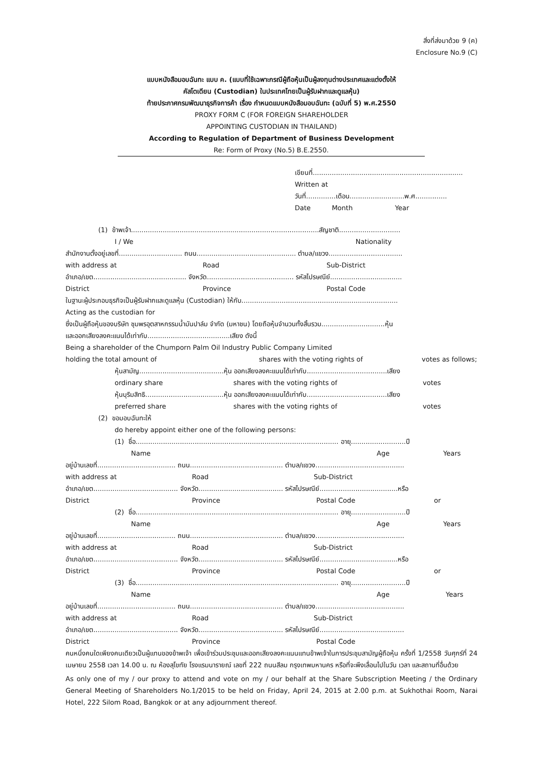สิ่งที่ส่งมาด้วย 9 (ค)
Enclosure No.9 (C)
แบบหนังสือมอบฉันทะ แบบ ค. (แบบที่ใช้เฉพาะกรณีผู้ถือหุ้นเป็นผู้ลงทุนต่างประเทศและแต่งตั้งให้
คัสโตเดียน (Custodian) ในประเทศไทยเป็นผู้รับฝากและดูแลหุ้น)
ท้ายประกาศกรมพัฒนาธุรกิจการค้า เรื่อง กำหนดแบบหนังสือมอบฉันทะ (ฉบับที่ 5) พ.ศ.2550
PROXY FORM C (FOR FOREIGN SHAREHOLDER
APPOINTING CUSTODIAN IN THAILAND)
According to Regulation of Department of Business Development
Re: Form of Proxy (No.5) B.E.2550.
เขียนที่.......................................................................
Written at
วันที่..............เดือน..........................พ.ศ...............
Date Month Year
(1) ข้าพเจ้า.........................................................................................สัญชาติ.............................
I / We Nationality
สำนักงานตั้งอยู่เลขที่.............................. ถนน............................................... ตำบล/แขวง...................................
with address at Road Sub-District
อำเภอ/เขต............................................ จังหวัด......................................... รหัสไปรษณีย์..................................
District Province Postal Code
ในฐานะผู้ประกอบธุรกิจเป็นผู้รับฝากและดูแลหุ้น (Custodian) ให้กับ..........................................................................
Acting as the custodian for
ซึ่งเป็นผู้ถือหุ้นของบริษัท ชุมพรอุตสาหกรรมน้ำมันปาล์ม จำกัด (มหาชน) โดยถือหุ้นจำนวนทั้งสิ้นรวม..............................หุ้น
และออกเสียงลงคะแนนได้เท่ากับ.......................................เสียง ดังนี้
Being a shareholder of the Chumporn Palm Oil Industry Public Company Limited
holding the total amount of shares with the voting rights of votes as follows;
หุ้นสามัญ........................................หุ้น ออกเสียงลงคะแนนได้เท่ากับ......................................เสียง
ordinary share shares with the voting rights of votes
หุ้นบุริมสิทธิ.....................................หุ้น ออกเสียงลงคะแนนได้เท่ากับ......................................เสียง
preferred share shares with the voting rights of votes
(2) ขอมอบฉันทะให้
do hereby appoint either one of the following persons:
(1) ชื่อ................................................................................................ อายุ..........................ปี
Name Age Years
อยู่บ้านเลขที่..................................... ถนน............................................ ตำบล/แขวง..........................................
with address at Road Sub-District
อำเภอ/เขต........................................ จังหวัด........................................ รหัสไปรษณีย์.....................................หรือ
District Province Postal Code or
(2) ชื่อ................................................................................................ อายุ..........................ปี
Name Age Years
อยู่บ้านเลขที่..................................... ถนน............................................ ตำบล/แขวง..........................................
with address at Road Sub-District
อำเภอ/เขต........................................ จังหวัด........................................ รหัสไปรษณีย์.....................................หรือ
District Province Postal Code or
(3) ชื่อ................................................................................................ อายุ..........................ปี
Name Age Years
อยู่บ้านเลขที่..................................... ถนน............................................ ตำบล/แขวง..........................................
with address at Road Sub-District
อำเภอ/เขต........................................ จังหวัด........................................ รหัสไปรษณีย์........................................
District Province Postal Code
คนหนึ่งคนใดเพียงคนเดียวเป็นผู้แทนของข้าพเจ้า เพื่อเข้าร่วมประชุมและออกเสียงลงคะแนนแทนข้าพเจ้าในการประชุมสามัญผู้ถือหุ้น ครั้งที่ 1/2558 วันศุกร์ที่ 24 เมษายน 2558 เวลา 14.00 น. ณ ห้องสุโขทัย โรงแรมนารายณ์ เลขที่ 222 ถนนสีลม กรุงเทพมหานคร หรือที่จะพึงเลื่อนไปในวัน เวลา และสถานที่อื่นด้วย
As only one of my / our proxy to attend and vote on my / our behalf at the Share Subscription Meeting / the Ordinary General Meeting of Shareholders No.1/2015 to be held on Friday, April 24, 2015 at 2.00 p.m. at Sukhothai Room, Narai Hotel, 222 Silom Road, Bangkok or at any adjournment thereof.